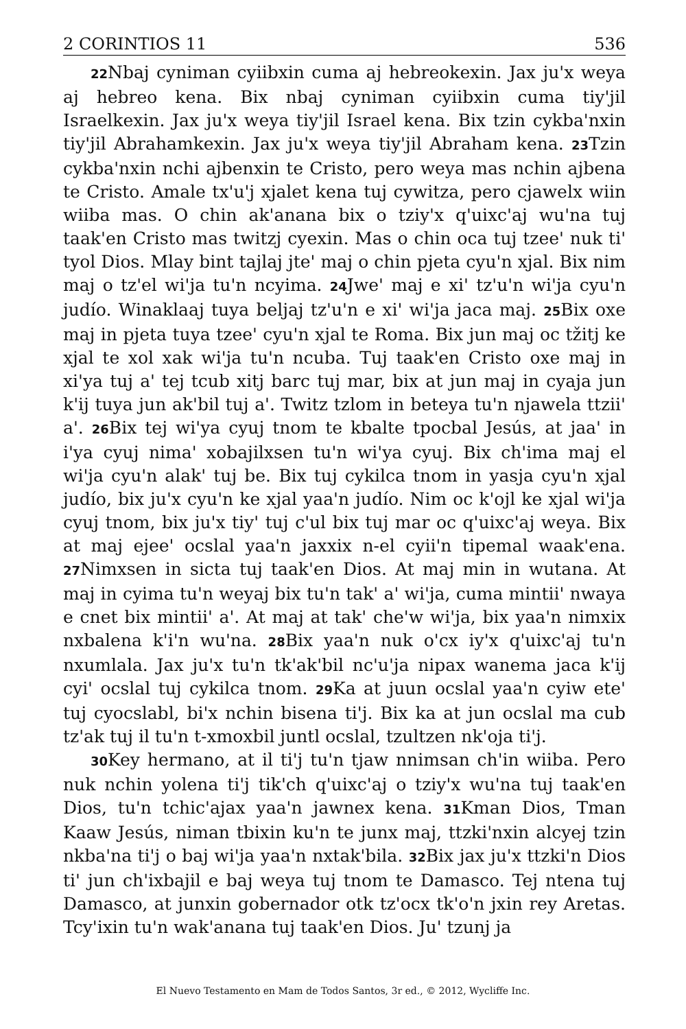2 CORINTIOS 11 536
22 Nbaj cyniman cyiibxin cuma aj hebreokexin. Jax ju'x weya aj hebreo kena. Bix nbaj cyniman cyiibxin cuma tiy'jil Israelkexin. Jax ju'x weya tiy'jil Israel kena. Bix tzin cykba'nxin tiy'jil Abrahamkexin. Jax ju'x weya tiy'jil Abraham kena. 23 Tzin cykba'nxin nchi ajbenxin te Cristo, pero weya mas nchin ajbena te Cristo. Amale tx'u'j xjalet kena tuj cywitza, pero cjawelx wiin wiiba mas. O chin ak'anana bix o tziy'x q'uixc'aj wu'na tuj taak'en Cristo mas twitzj cyexin. Mas o chin oca tuj tzee' nuk ti' tyol Dios. Mlay bint tajlaj jte' maj o chin pjeta cyu'n xjal. Bix nim maj o tz'el wi'ja tu'n ncyima. 24 Jwe' maj e xi' tz'u'n wi'ja cyu'n judío. Winaklaaj tuya beljaj tz'u'n e xi' wi'ja jaca maj. 25 Bix oxe maj in pjeta tuya tzee' cyu'n xjal te Roma. Bix jun maj oc tžitj ke xjal te xol xak wi'ja tu'n ncuba. Tuj taak'en Cristo oxe maj in xi'ya tuj a' tej tcub xitj barc tuj mar, bix at jun maj in cyaja jun k'ij tuya jun ak'bil tuj a'. Twitz tzlom in beteya tu'n njawela ttzii' a'. 26 Bix tej wi'ya cyuj tnom te kbalte tpocbal Jesús, at jaa' in i'ya cyuj nima' xobajilxsen tu'n wi'ya cyuj. Bix ch'ima maj el wi'ja cyu'n alak' tuj be. Bix tuj cykilca tnom in yasja cyu'n xjal judío, bix ju'x cyu'n ke xjal yaa'n judío. Nim oc k'ojl ke xjal wi'ja cyuj tnom, bix ju'x tiy' tuj c'ul bix tuj mar oc q'uixc'aj weya. Bix at maj ejee' ocslal yaa'n jaxxix n-el cyii'n tipemal waak'ena. 27 Nimxsen in sicta tuj taak'en Dios. At maj min in wutana. At maj in cyima tu'n weyaj bix tu'n tak' a' wi'ja, cuma mintii' nwaya e cnet bix mintii' a'. At maj at tak' che'w wi'ja, bix yaa'n nimxix nxbalena k'i'n wu'na. 28 Bix yaa'n nuk o'cx iy'x q'uixc'aj tu'n nxumlala. Jax ju'x tu'n tk'ak'bil nc'u'ja nipax wanema jaca k'ij cyi' ocslal tuj cykilca tnom. 29 Ka at juun ocslal yaa'n cyiw ete' tuj cyocslabl, bi'x nchin bisena ti'j. Bix ka at jun ocslal ma cub tz'ak tuj il tu'n t-xmoxbil juntl ocslal, tzultzen nk'oja ti'j.
30 Key hermano, at il ti'j tu'n tjaw nnimsan ch'in wiiba. Pero nuk nchin yolena ti'j tik'ch q'uixc'aj o tziy'x wu'na tuj taak'en Dios, tu'n tchic'ajax yaa'n jawnex kena. 31 Kman Dios, Tman Kaaw Jesús, niman tbixin ku'n te junx maj, ttzki'nxin alcyej tzin nkba'na ti'j o baj wi'ja yaa'n nxtak'bila. 32 Bix jax ju'x ttzki'n Dios ti' jun ch'ixbajil e baj weya tuj tnom te Damasco. Tej ntena tuj Damasco, at junxin gobernador otk tz'ocx tk'o'n jxin rey Aretas. Tcy'ixin tu'n wak'anana tuj taak'en Dios. Ju' tzunj ja
El Nuevo Testamento en Mam de Todos Santos, 3r ed., © 2012, Wycliffe Inc.